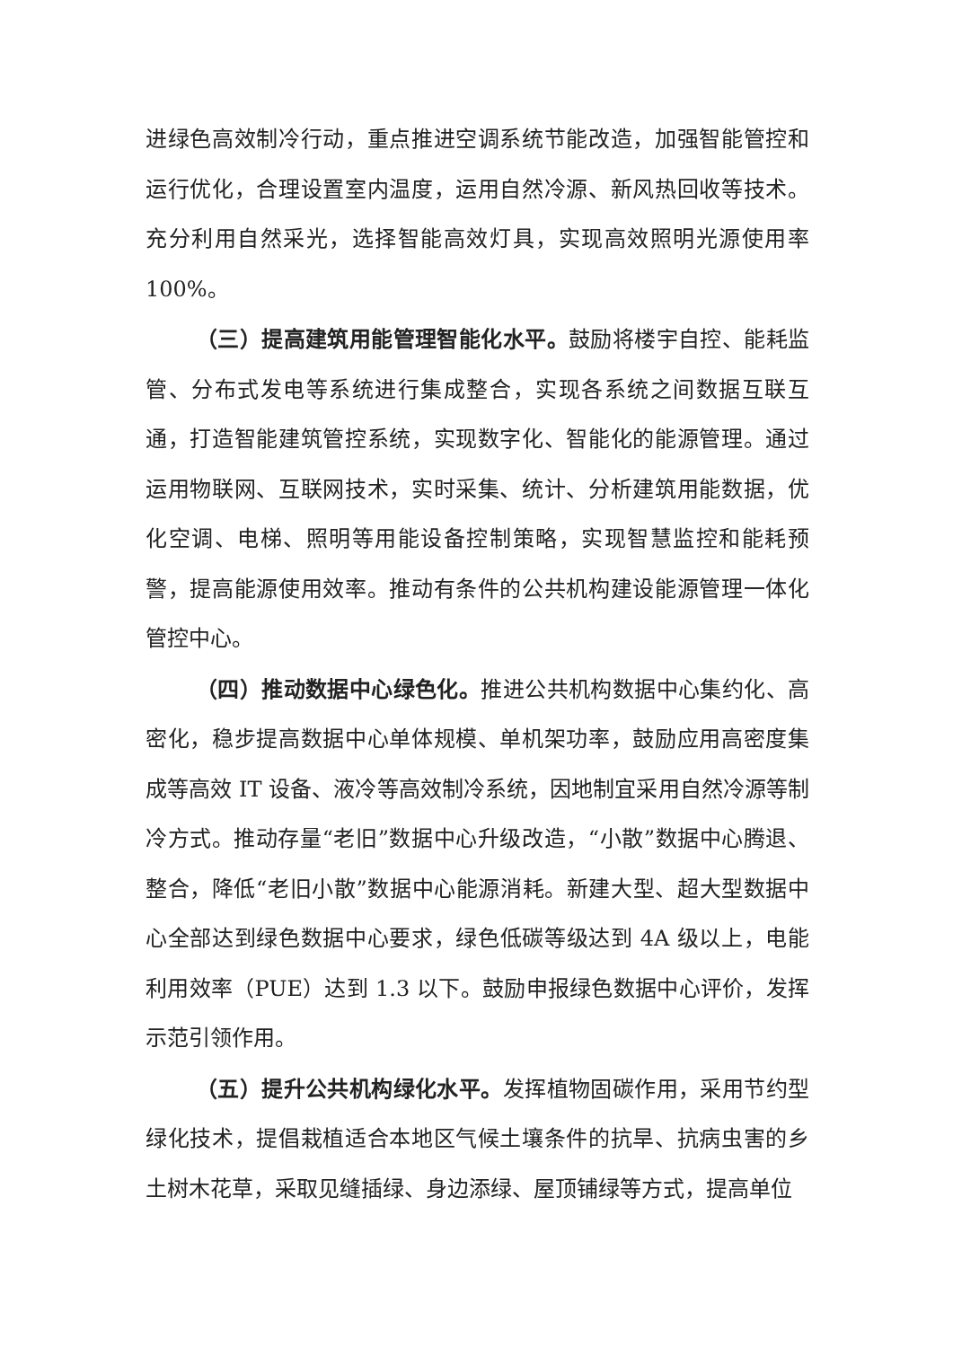进绿色高效制冷行动，重点推进空调系统节能改造，加强智能管控和运行优化，合理设置室内温度，运用自然冷源、新风热回收等技术。充分利用自然采光，选择智能高效灯具，实现高效照明光源使用率100%。
（三）提高建筑用能管理智能化水平。鼓励将楼宇自控、能耗监管、分布式发电等系统进行集成整合，实现各系统之间数据互联互通，打造智能建筑管控系统，实现数字化、智能化的能源管理。通过运用物联网、互联网技术，实时采集、统计、分析建筑用能数据，优化空调、电梯、照明等用能设备控制策略，实现智慧监控和能耗预警，提高能源使用效率。推动有条件的公共机构建设能源管理一体化管控中心。
（四）推动数据中心绿色化。推进公共机构数据中心集约化、高密化，稳步提高数据中心单体规模、单机架功率，鼓励应用高密度集成等高效 IT 设备、液冷等高效制冷系统，因地制宜采用自然冷源等制冷方式。推动存量“老旧”数据中心升级改造，“小散”数据中心腾退、整合，降低“老旧小散”数据中心能源消耗。新建大型、超大型数据中心全部达到绿色数据中心要求，绿色低碳等级达到 4A 级以上，电能利用效率（PUE）达到 1.3 以下。鼓励申报绿色数据中心评价，发挥示范引领作用。
（五）提升公共机构绿化水平。发挥植物固碳作用，采用节约型绿化技术，提倡栽植适合本地区气候土壤条件的抗旱、抗病虫害的乡土树木花草，采取见缝插绿、身边添绿、屋顶铺绿等方式，提高单位